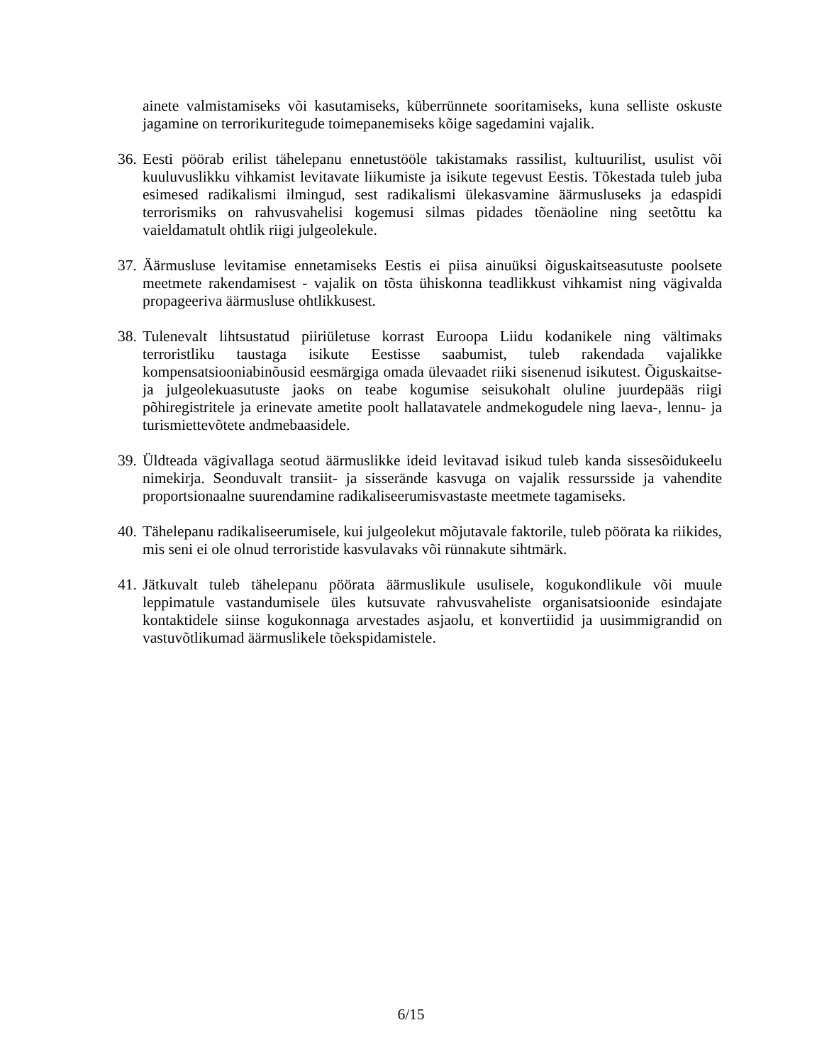ainete valmistamiseks või kasutamiseks, küberrünnete sooritamiseks, kuna selliste oskuste jagamine on terrorikuritegude toimepanemiseks kõige sagedamini vajalik.
36.
Eesti pöörab erilist tähelepanu ennetustööle takistamaks rassilist, kultuurilist, usulist või kuuluvuslikku vihkamist levitavate liikumiste ja isikute tegevust Eestis. Tõkestada tuleb juba esimesed radikalismi ilmingud, sest radikalismi ülekasvamine äärmusluseks ja edaspidi terrorismiks on rahvusvahelisi kogemusi silmas pidades tõenäoline ning seetõttu ka vaieldamatult ohtlik riigi julgeolekule.
37.
Äärmusluse levitamise ennetamiseks Eestis ei piisa ainuüksi õiguskaitseasutuste poolsete meetmete rakendamisest - vajalik on tõsta ühiskonna teadlikkust vihkamist ning vägivalda propageeriva äärmusluse ohtlikkusest.
38.
Tulenevalt lihtsustatud piiriületuse korrast Euroopa Liidu kodanikele ning vältimaks terroristliku taustaga isikute Eestisse saabumist, tuleb rakendada vajalikke kompensatsiooniabinõusid eesmärgiga omada ülevaadet riiki sisenenud isikutest. Õiguskaitse- ja julgeolekuasutuste jaoks on teabe kogumise seisukohalt oluline juurdepääs riigi põhiregistritele ja erinevate ametite poolt hallatavatele andmekogudele ning laeva-, lennu- ja turismiettevõtete andmebaasidele.
39.
Üldteada vägivallaga seotud äärmuslikke ideid levitavad isikud tuleb kanda sissesõidukeelu nimekirja. Seonduvalt transiit- ja sisserände kasvuga on vajalik ressursside ja vahendite proportsionaalne suurendamine radikaliseerumisvastaste meetmete tagamiseks.
40.
Tähelepanu radikaliseerumisele, kui julgeolekut mõjutavale faktorile, tuleb pöörata ka riikides, mis seni ei ole olnud terroristide kasvulavaks või rünnakute sihtmärk.
41.
Jätkuvalt tuleb tähelepanu pöörata äärmuslikule usulisele, kogukondlikule või muule leppimatule vastandumisele üles kutsuvate rahvusvaheliste organisatsioonide esindajate kontaktidele siinse kogukonnaga arvestades asjaolu, et konvertiidid ja uusimmigrandid on vastuvõtlikumad äärmuslikele tõekspidamistele.
6/15